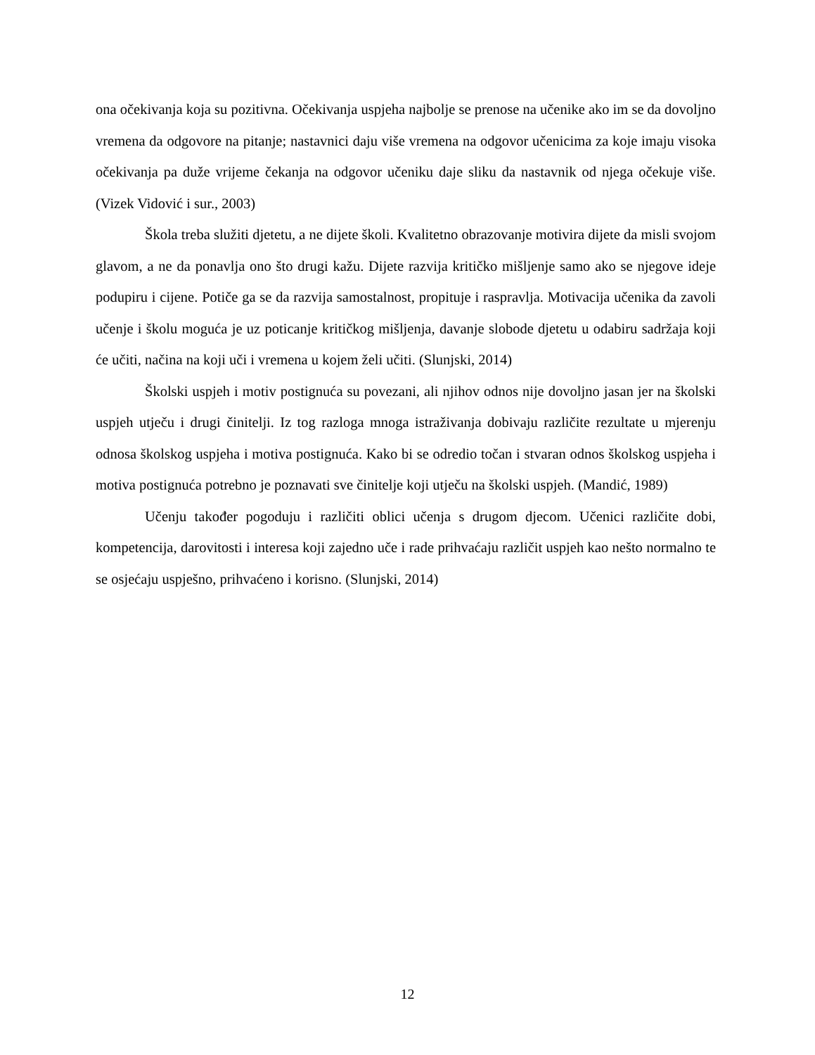ona očekivanja koja su pozitivna. Očekivanja uspjeha najbolje se prenose na učenike ako im se da dovoljno vremena da odgovore na pitanje; nastavnici daju više vremena na odgovor učenicima za koje imaju visoka očekivanja pa duže vrijeme čekanja na odgovor učeniku daje sliku da nastavnik od njega očekuje više. (Vizek Vidović i sur., 2003)
Škola treba služiti djetetu, a ne dijete školi. Kvalitetno obrazovanje motivira dijete da misli svojom glavom, a ne da ponavlja ono što drugi kažu. Dijete razvija kritičko mišljenje samo ako se njegove ideje podupiru i cijene. Potiče ga se da razvija samostalnost, propituje i raspravlja. Motivacija učenika da zavoli učenje i školu moguća je uz poticanje kritičkog mišljenja, davanje slobode djetetu u odabiru sadržaja koji će učiti, načina na koji uči i vremena u kojem želi učiti. (Slunjski, 2014)
Školski uspjeh i motiv postignuća su povezani, ali njihov odnos nije dovoljno jasan jer na školski uspjeh utječu i drugi činitelji. Iz tog razloga mnoga istraživanja dobivaju različite rezultate u mjerenju odnosa školskog uspjeha i motiva postignuća. Kako bi se odredio točan i stvaran odnos školskog uspjeha i motiva postignuća potrebno je poznavati sve činitelje koji utječu na školski uspjeh. (Mandić, 1989)
Učenju također pogoduju i različiti oblici učenja s drugom djecom. Učenici različite dobi, kompetencija, darovitosti i interesa koji zajedno uče i rade prihvaćaju različit uspjeh kao nešto normalno te se osjećaju uspješno, prihvaćeno i korisno. (Slunjski, 2014)
12